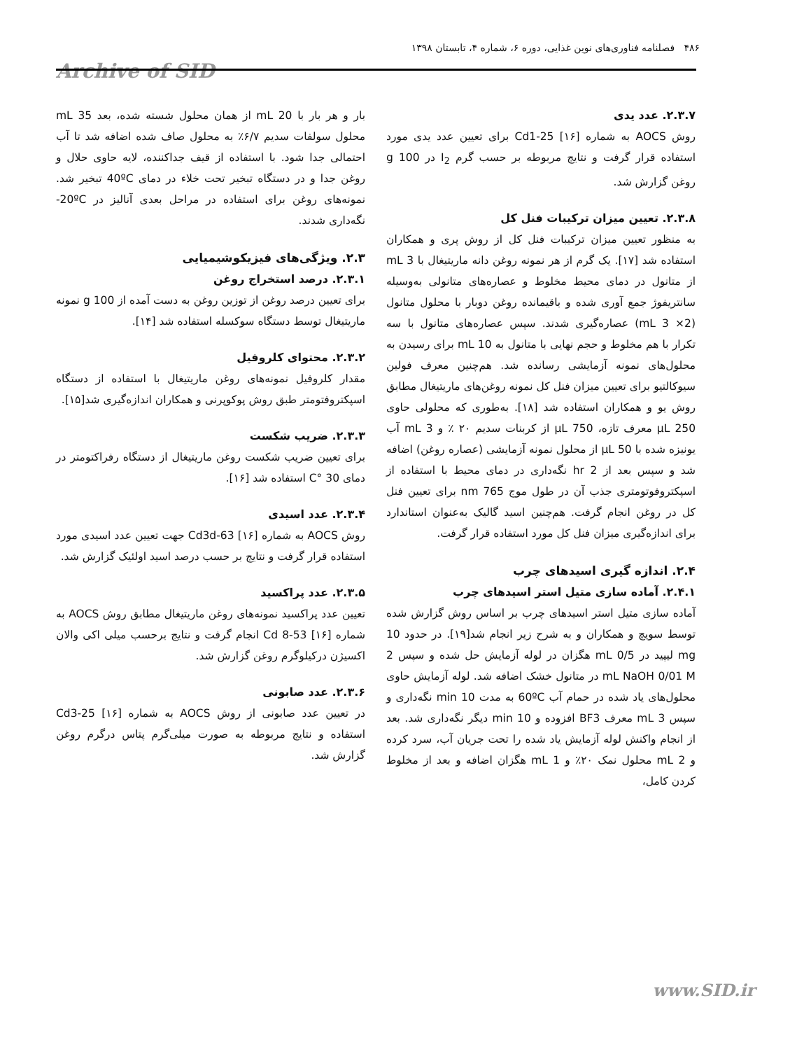۴۸۶ فصلنامه فناوری‌های نوین غذایی، دوره ۶، شماره ۴، تابستان ۱۳۹۸
Archive of SID
بار و هر بار با 20 mL از همان محلول شسته شده، بعد 35 mL محلول سولفات سدیم ۶/۷٪ به محلول صاف شده اضافه شد تا آب احتمالی جدا شود. با استفاده از قیف جداکننده، لایه حاوی حلال و روغن جدا و در دستگاه تبخیر تحت خلاء در دمای 40ºC تبخیر شد. نمونه‌های روغن برای استفاده در مراحل بعدی آنالیز در 20ºC- نگه‌داری شدند.
۲.۳. ویژگی‌های فیزیکوشیمیایی
۲.۳.۱. درصد استخراج روغن
برای تعیین درصد روغن از توزین روغن به دست آمده از 100 g نمونه ماریتیغال توسط دستگاه سوکسله استفاده شد [۱۴].
۲.۳.۲. محتوای کلروفیل
مقدار کلروفیل نمونه‌های روغن ماریتیغال با استفاده از دستگاه اسپکتروفتومتر طبق روش پوکوپرنی و همکاران اندازه‌گیری شد[۱۵].
۲.۳.۳. ضریب شکست
برای تعیین ضریب شکست روغن ماریتیغال از دستگاه رفراکتومتر در دمای 30 °C استفاده شد [۱۶].
۲.۳.۴. عدد اسیدی
روش AOCS به شماره Cd3d-63 [۱۶] جهت تعیین عدد اسیدی مورد استفاده قرار گرفت و نتایج بر حسب درصد اسید اولئیک گزارش شد.
۲.۳.۵. عدد پراکسید
تعیین عدد پراکسید نمونه‌های روغن ماریتیغال مطابق روش AOCS به شماره Cd 8-53 [۱۶] انجام گرفت و نتایج برحسب میلی اکی والان اکسیژن درکیلوگرم روغن گزارش شد.
۲.۳.۶. عدد صابونی
در تعیین عدد صابونی از روش AOCS به شماره Cd3-25 [۱۶] استفاده و نتایج مربوطه به صورت میلی‌گرم پتاس درگرم روغن گزارش شد.
۲.۳.۷. عدد یدی
روش AOCS به شماره Cd1-25 [۱۶] برای تعیین عدد یدی مورد استفاده قرار گرفت و نتایج مربوطه بر حسب گرم I<sub>2</sub> در 100 g روغن گزارش شد.
۲.۳.۸. تعیین میزان ترکیبات فنل کل
به منظور تعیین میزان ترکیبات فنل کل از روش پری و همکاران استفاده شد [۱۷]. یک گرم از هر نمونه روغن دانه ماریتیغال با 3 mL از متانول در دمای محیط مخلوط و عصاره‌های متانولی به‌وسیله سانتریفوژ جمع آوری شده و باقیمانده روغن دوبار با محلول متانول (2× 3 mL) عصاره‌گیری شدند. سپس عصاره‌های متانول با سه تکرار با هم مخلوط و حجم نهایی با متانول به 10 mL برای رسیدن به محلول‌های نمونه آزمایشی رسانده شد. هم‌چنین معرف فولین سیوکالتیو برای تعیین میزان فنل کل نمونه روغن‌های ماریتیغال مطابق روش یو و همکاران استفاده شد [۱۸]. به‌طوری که محلولی حاوی 250 µL معرف تازه، 750 µL از کربنات سدیم ۲۰ ٪ و 3 mL آب یونیزه شده با 50 µL از محلول نمونه آزمایشی (عصاره روغن) اضافه شد و سپس بعد از 2 hr نگه‌داری در دمای محیط با استفاده از اسپکتروفوتومتری جذب آن در طول موج 765 nm برای تعیین فنل کل در روغن انجام گرفت. هم‌چنین اسید گالیک به‌عنوان استاندارد برای اندازه‌گیری میزان فنل کل مورد استفاده قرار گرفت.
۲.۴. اندازه گیری اسیدهای چرب
۲.۴.۱. آماده سازی متیل استر اسیدهای چرب
آماده سازی متیل استر اسیدهای چرب بر اساس روش گزارش شده توسط سویچ و همکاران و به شرح زیر انجام شد[۱۹]. در حدود 10 mg لیپید در 0/5 mL هگزان در لوله آزمایش حل شده و سپس 2 mL NaOH 0/01 M در متانول خشک اضافه شد. لوله آزمایش حاوی محلول‌های یاد شده در حمام آب 60ºC به مدت 10 min نگه‌داری و سپس 3 mL معرف BF3 افزوده و 10 min دیگر نگه‌داری شد. بعد از انجام واکنش لوله آزمایش یاد شده را تحت جریان آب، سرد کرده و 2 mL محلول نمک ۲۰٪ و 1 mL هگزان اضافه و بعد از مخلوط کردن کامل،
www.SID.ir